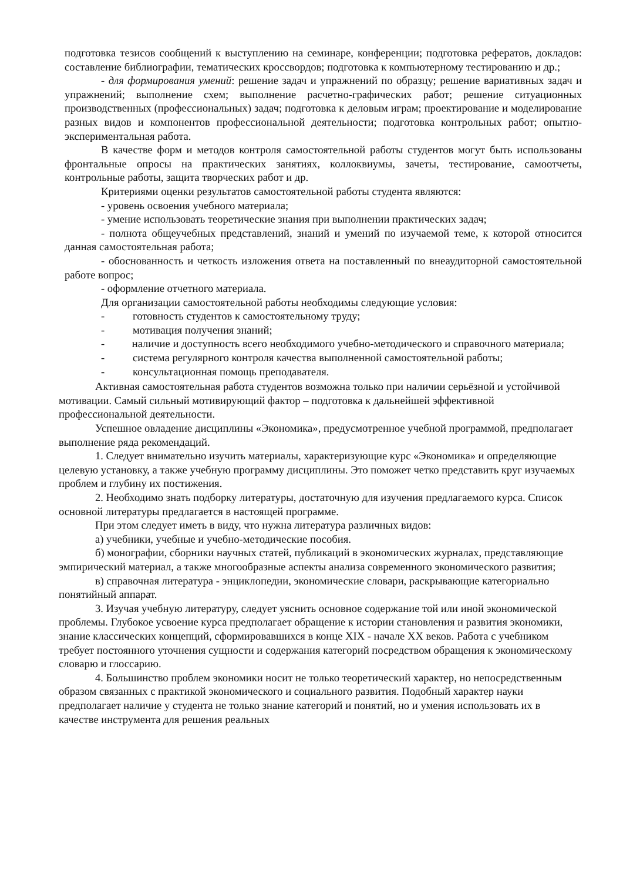подготовка тезисов сообщений к выступлению на семинаре, конференции; подготовка рефератов, докладов: составление библиографии, тематических кроссвордов; подготовка к компьютерному тестированию и др.;
- для формирования умений: решение задач и упражнений по образцу; решение вариативных задач и упражнений; выполнение схем; выполнение расчетно-графических работ; решение ситуационных производственных (профессиональных) задач; подготовка к деловым играм; проектирование и моделирование разных видов и компонентов профессиональной деятельности; подготовка контрольных работ; опытно-экспериментальная работа.
В качестве форм и методов контроля самостоятельной работы студентов могут быть использованы фронтальные опросы на практических занятиях, коллоквиумы, зачеты, тестирование, самоотчеты, контрольные работы, защита творческих работ и др.
Критериями оценки результатов самостоятельной работы студента являются:
- уровень освоения учебного материала;
- умение использовать теоретические знания при выполнении практических задач;
- полнота общеучебных представлений, знаний и умений по изучаемой теме, к которой относится данная самостоятельная работа;
- обоснованность и четкость изложения ответа на поставленный по внеаудиторной самостоятельной работе вопрос;
- оформление отчетного материала.
Для организации самостоятельной работы необходимы следующие условия:
- готовность студентов к самостоятельному труду;
- мотивация получения знаний;
- наличие и доступность всего необходимого учебно-методического и справочного материала;
- система регулярного контроля качества выполненной самостоятельной работы;
- консультационная помощь преподавателя.
Активная самостоятельная работа студентов возможна только при наличии серьёзной и устойчивой мотивации. Самый сильный мотивирующий фактор – подготовка к дальнейшей эффективной профессиональной деятельности.
Успешное овладение дисциплины «Экономика», предусмотренное учебной программой, предполагает выполнение ряда рекомендаций.
1. Следует внимательно изучить материалы, характеризующие курс «Экономика» и определяющие целевую установку, а также учебную программу дисциплины. Это поможет четко представить круг изучаемых проблем и глубину их постижения.
2. Необходимо знать подборку литературы, достаточную для изучения предлагаемого курса. Список основной литературы предлагается в настоящей программе.
При этом следует иметь в виду, что нужна литература различных видов:
а) учебники, учебные и учебно-методические пособия.
б) монографии, сборники научных статей, публикаций в экономических журналах, представляющие эмпирический материал, а также многообразные аспекты анализа современного экономического развития;
в) справочная литература - энциклопедии, экономические словари, раскрывающие категориально понятийный аппарат.
3. Изучая учебную литературу, следует уяснить основное содержание той или иной экономической проблемы. Глубокое усвоение курса предполагает обращение к истории становления и развития экономики, знание классических концепций, сформировавшихся в конце XIX - начале XX веков. Работа с учебником требует постоянного уточнения сущности и содержания категорий посредством обращения к экономическому словарю и глоссарию.
4. Большинство проблем экономики носит не только теоретический характер, но непосредственным образом связанных с практикой экономического и социального развития. Подобный характер науки предполагает наличие у студента не только знание категорий и понятий, но и умения использовать их в качестве инструмента для решения реальных